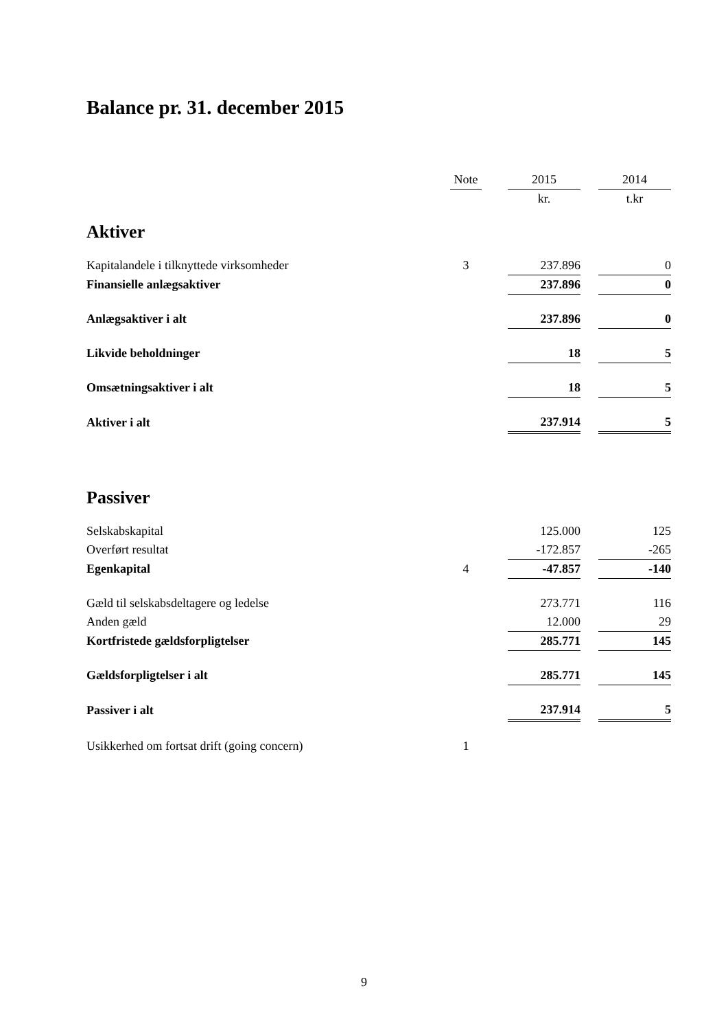Balance pr. 31. december 2015
| | Note | | 2015 | | 2014 |
| --- | --- | --- | --- | --- | --- |
| | | | kr. | | t.kr |
| Aktiver | | | | | |
| Kapitalandele i tilknyttede virksomheder | 3 | | 237.896 | | 0 |
| Finansielle anlægsaktiver | | | 237.896 | | 0 |
| Anlægsaktiver i alt | | | 237.896 | | 0 |
| Likvide beholdninger | | | 18 | | 5 |
| Omsætningsaktiver i alt | | | 18 | | 5 |
| Aktiver i alt | | | 237.914 | | 5 |
| Passiver | | | | | |
| Selskabskapital | | | 125.000 | | 125 |
| Overført resultat | | | -172.857 | | -265 |
| Egenkapital | 4 | | -47.857 | | -140 |
| Gæld til selskabsdeltagere og ledelse | | | 273.771 | | 116 |
| Anden gæld | | | 12.000 | | 29 |
| Kortfristede gældsforpligtelser | | | 285.771 | | 145 |
| Gældsforpligtelser i alt | | | 285.771 | | 145 |
| Passiver i alt | | | 237.914 | | 5 |
| Usikkerhed om fortsat drift (going concern) | 1 | | | | |
9